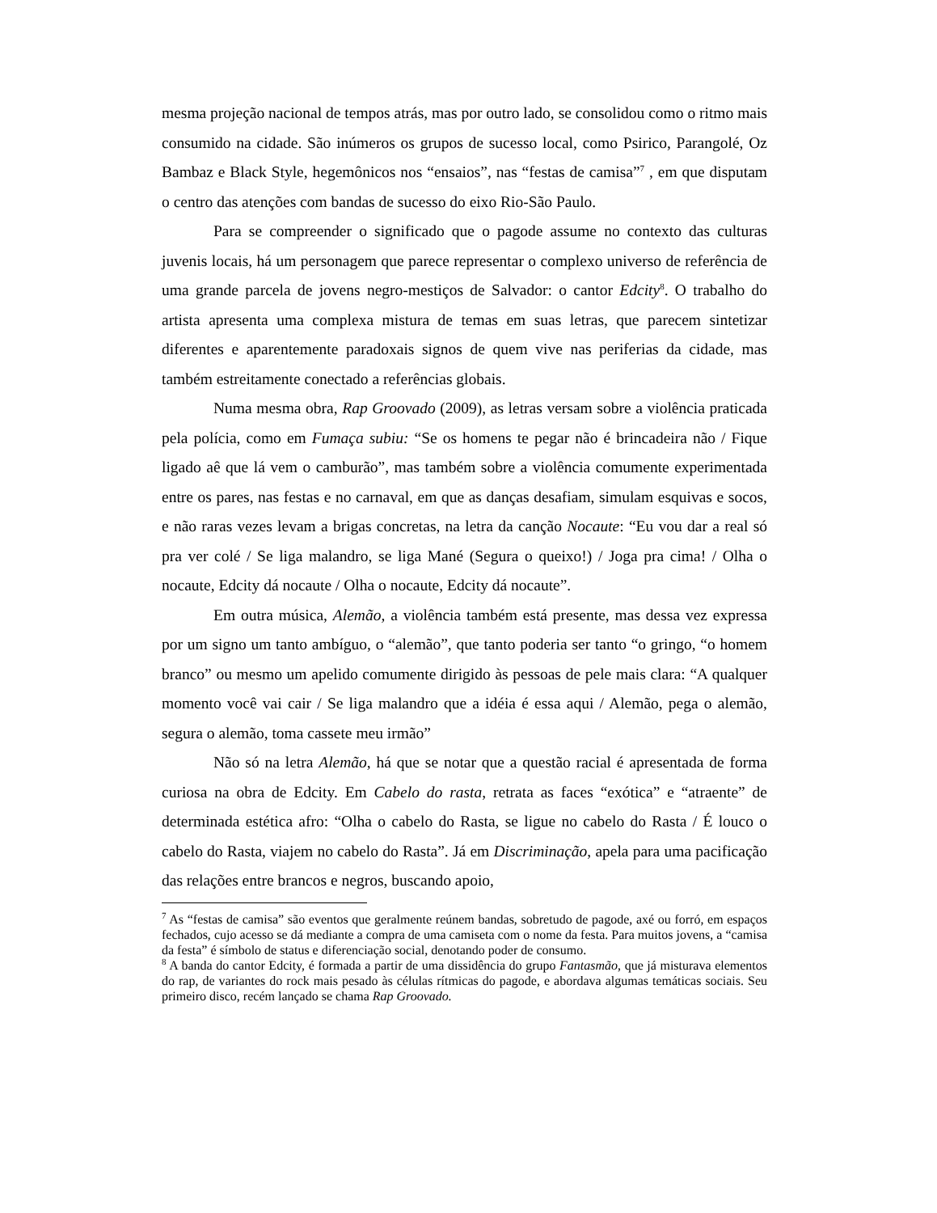mesma projeção nacional de tempos atrás, mas por outro lado, se consolidou como o ritmo mais consumido na cidade. São inúmeros os grupos de sucesso local, como Psirico, Parangolé, Oz Bambaz e Black Style, hegemônicos nos “ensaios”, nas “festas de camisa”<sup>7</sup> , em que disputam o centro das atenções com bandas de sucesso do eixo Rio-São Paulo.
Para se compreender o significado que o pagode assume no contexto das culturas juvenis locais, há um personagem que parece representar o complexo universo de referência de uma grande parcela de jovens negro-mestiços de Salvador: o cantor Edcity<sup>8</sup>. O trabalho do artista apresenta uma complexa mistura de temas em suas letras, que parecem sintetizar diferentes e aparentemente paradoxais signos de quem vive nas periferias da cidade, mas também estreitamente conectado a referências globais.
Numa mesma obra, Rap Groovado (2009), as letras versam sobre a violência praticada pela polícia, como em Fumaça subiu: “Se os homens te pegar não é brincadeira não / Fique ligado aê que lá vem o camburão”, mas também sobre a violência comumente experimentada entre os pares, nas festas e no carnaval, em que as danças desafiam, simulam esquivas e socos, e não raras vezes levam a brigas concretas, na letra da canção Nocaute: “Eu vou dar a real só pra ver colé / Se liga malandro, se liga Mané (Segura o queixo!) / Joga pra cima! / Olha o nocaute, Edcity dá nocaute / Olha o nocaute, Edcity dá nocaute”.
Em outra música, Alemão, a violência também está presente, mas dessa vez expressa por um signo um tanto ambíguo, o “alemão”, que tanto poderia ser tanto “o gringo, “o homem branco” ou mesmo um apelido comumente dirigido às pessoas de pele mais clara: “A qualquer momento você vai cair / Se liga malandro que a idéia é essa aqui / Alemão, pega o alemão, segura o alemão, toma cassete meu irmão”
Não só na letra Alemão, há que se notar que a questão racial é apresentada de forma curiosa na obra de Edcity. Em Cabelo do rasta, retrata as faces “exótica” e “atraente” de determinada estética afro: “Olha o cabelo do Rasta, se ligue no cabelo do Rasta / É louco o cabelo do Rasta, viajem no cabelo do Rasta”. Já em Discriminação, apela para uma pacificação das relações entre brancos e negros, buscando apoio,
<sup>7</sup> As “festas de camisa” são eventos que geralmente reúnem bandas, sobretudo de pagode, axé ou forró, em espaços fechados, cujo acesso se dá mediante a compra de uma camiseta com o nome da festa. Para muitos jovens, a “camisa da festa” é símbolo de status e diferenciação social, denotando poder de consumo.
<sup>8</sup> A banda do cantor Edcity, é formada a partir de uma dissidência do grupo Fantasmão, que já misturava elementos do rap, de variantes do rock mais pesado às células rítmicas do pagode, e abordava algumas temáticas sociais. Seu primeiro disco, recém lançado se chama Rap Groovado.